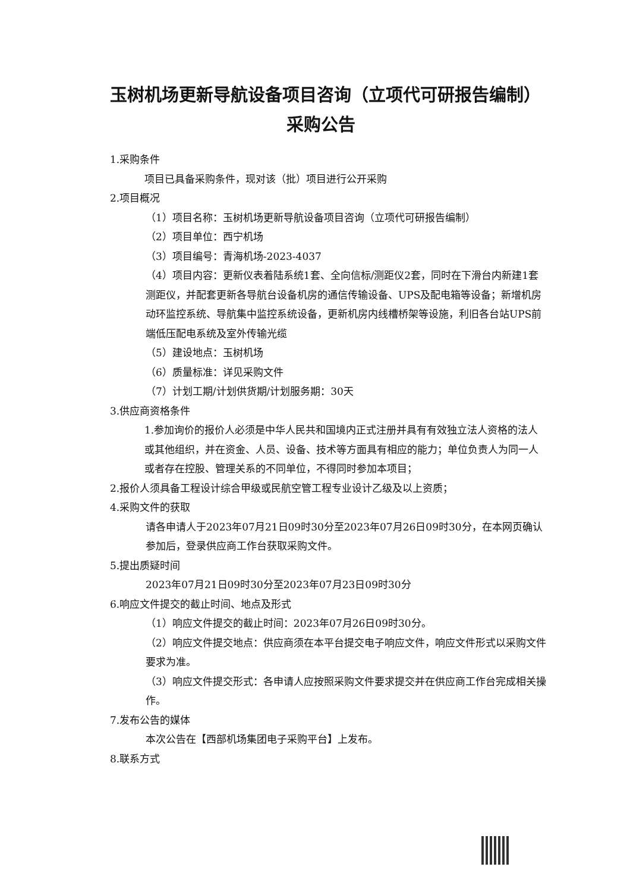玉树机场更新导航设备项目咨询（立项代可研报告编制）采购公告
1.采购条件
项目已具备采购条件，现对该（批）项目进行公开采购
2.项目概况
（1）项目名称：玉树机场更新导航设备项目咨询（立项代可研报告编制）
（2）项目单位：西宁机场
（3）项目编号：青海机场-2023-4037
（4）项目内容：更新仪表着陆系统1套、全向信标/测距仪2套，同时在下滑台内新建1套测距仪，并配套更新各导航台设备机房的通信传输设备、UPS及配电箱等设备；新增机房动环监控系统、导航集中监控系统设备，更新机房内线槽桥架等设施，利旧各台站UPS前端低压配电系统及室外传输光缆
（5）建设地点：玉树机场
（6）质量标准：详见采购文件
（7）计划工期/计划供货期/计划服务期：30天
3.供应商资格条件
1.参加询价的报价人必须是中华人民共和国境内正式注册并具有有效独立法人资格的法人或其他组织，并在资金、人员、设备、技术等方面具有相应的能力；单位负责人为同一人或者存在控股、管理关系的不同单位，不得同时参加本项目；
2.报价人须具备工程设计综合甲级或民航空管工程专业设计乙级及以上资质；
4.采购文件的获取
请各申请人于2023年07月21日09时30分至2023年07月26日09时30分，在本网页确认参加后，登录供应商工作台获取采购文件。
5.提出质疑时间
2023年07月21日09时30分至2023年07月23日09时30分
6.响应文件提交的截止时间、地点及形式
（1）响应文件提交的截止时间：2023年07月26日09时30分。
（2）响应文件提交地点：供应商须在本平台提交电子响应文件，响应文件形式以采购文件要求为准。
（3）响应文件提交形式：各申请人应按照采购文件要求提交并在供应商工作台完成相关操作。
7.发布公告的媒体
本次公告在【西部机场集团电子采购平台】上发布。
8.联系方式